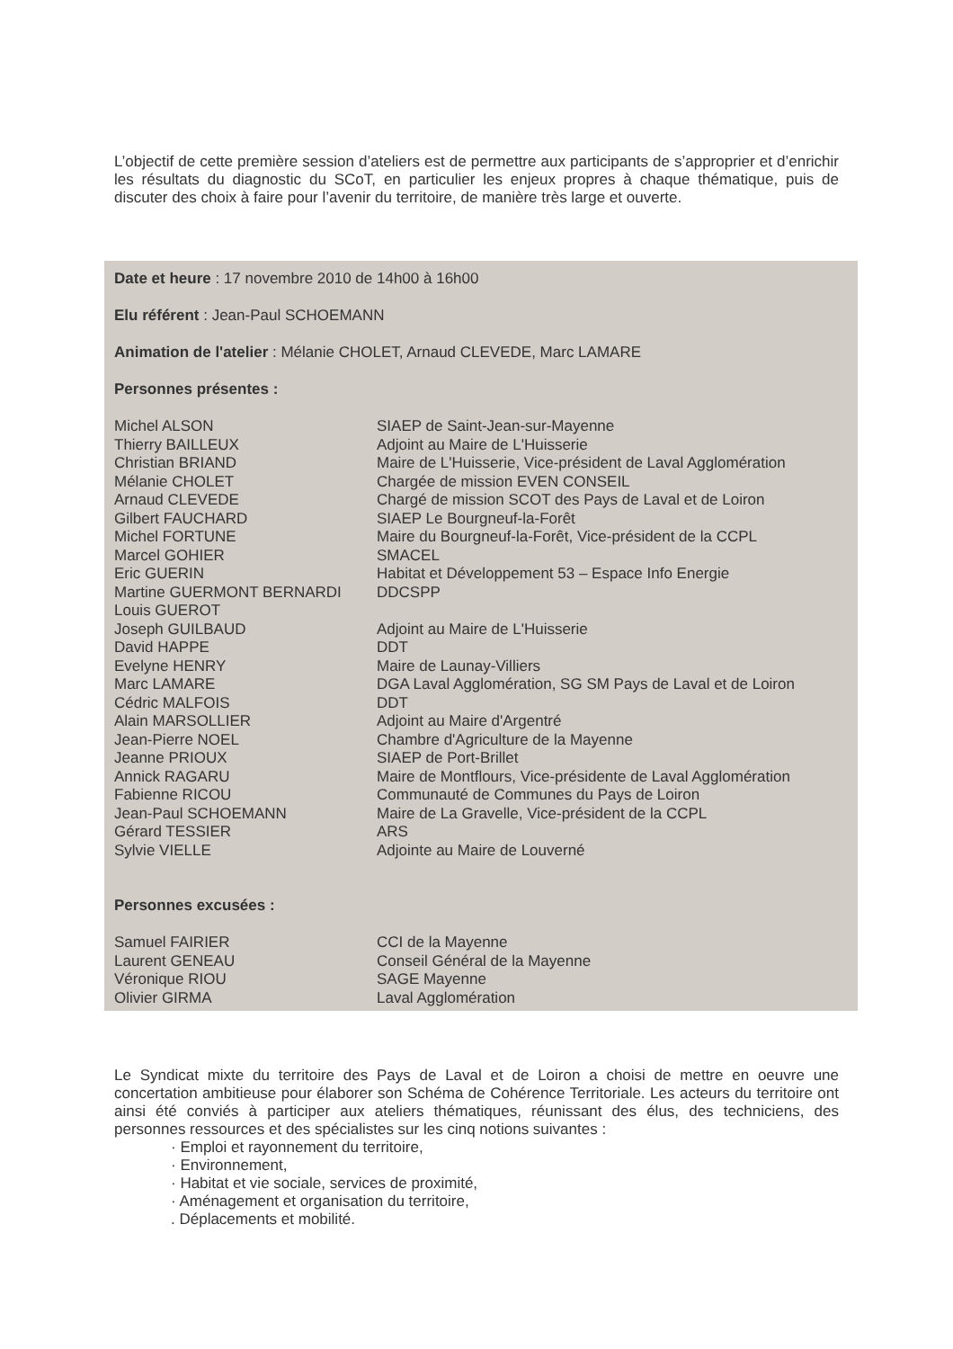L’objectif de cette première session d’ateliers est de permettre aux participants de s’approprier et d’enrichir les résultats du diagnostic du SCoT, en particulier les enjeux propres à chaque thématique, puis de discuter des choix à faire pour l’avenir du territoire, de manière très large et ouverte.
Date et heure : 17 novembre 2010 de 14h00 à 16h00
Elu référent : Jean-Paul SCHOEMANN
Animation de l'atelier : Mélanie CHOLET, Arnaud CLEVEDE, Marc LAMARE
Personnes présentes :
| Michel ALSON | SIAEP de Saint-Jean-sur-Mayenne |
| Thierry BAILLEUX | Adjoint au Maire de L'Huisserie |
| Christian BRIAND | Maire de L'Huisserie, Vice-président de Laval Agglomération |
| Mélanie CHOLET | Chargée de mission EVEN CONSEIL |
| Arnaud CLEVEDE | Chargé de mission SCOT des Pays de Laval et de Loiron |
| Gilbert FAUCHARD | SIAEP Le Bourgneuf-la-Forêt |
| Michel FORTUNE | Maire du Bourgneuf-la-Forêt, Vice-président de la CCPL |
| Marcel GOHIER | SMACEL |
| Eric GUERIN | Habitat et Développement 53 – Espace Info Energie |
| Martine GUERMONT BERNARDI | DDCSPP |
| Louis GUEROT | |
| Joseph GUILBAUD | Adjoint au Maire de L'Huisserie |
| David HAPPE | DDT |
| Evelyne HENRY | Maire de Launay-Villiers |
| Marc LAMARE | DGA Laval Agglomération, SG SM Pays de Laval et de Loiron |
| Cédric MALFOIS | DDT |
| Alain MARSOLLIER | Adjoint au Maire d'Argentré |
| Jean-Pierre NOEL | Chambre d'Agriculture de la Mayenne |
| Jeanne PRIOUX | SIAEP de Port-Brillet |
| Annick RAGARU | Maire de Montflours, Vice-présidente de Laval Agglomération |
| Fabienne RICOU | Communauté de Communes du Pays de Loiron |
| Jean-Paul SCHOEMANN | Maire de La Gravelle, Vice-président de la CCPL |
| Gérard TESSIER | ARS |
| Sylvie VIELLE | Adjointe au Maire de Louverné |
Personnes excusées :
| Samuel FAIRIER | CCI de la Mayenne |
| Laurent GENEAU | Conseil Général de la Mayenne |
| Véronique RIOU | SAGE Mayenne |
| Olivier GIRMA | Laval Agglomération |
Le Syndicat mixte du territoire des Pays de Laval et de Loiron a choisi de mettre en oeuvre une concertation ambitieuse pour élaborer son Schéma de Cohérence Territoriale. Les acteurs du territoire ont ainsi été conviés à participer aux ateliers thématiques, réunissant des élus, des techniciens, des personnes ressources et des spécialistes sur les cinq notions suivantes :
· Emploi et rayonnement du territoire,
· Environnement,
· Habitat et vie sociale, services de proximité,
· Aménagement et organisation du territoire,
. Déplacements et mobilité.